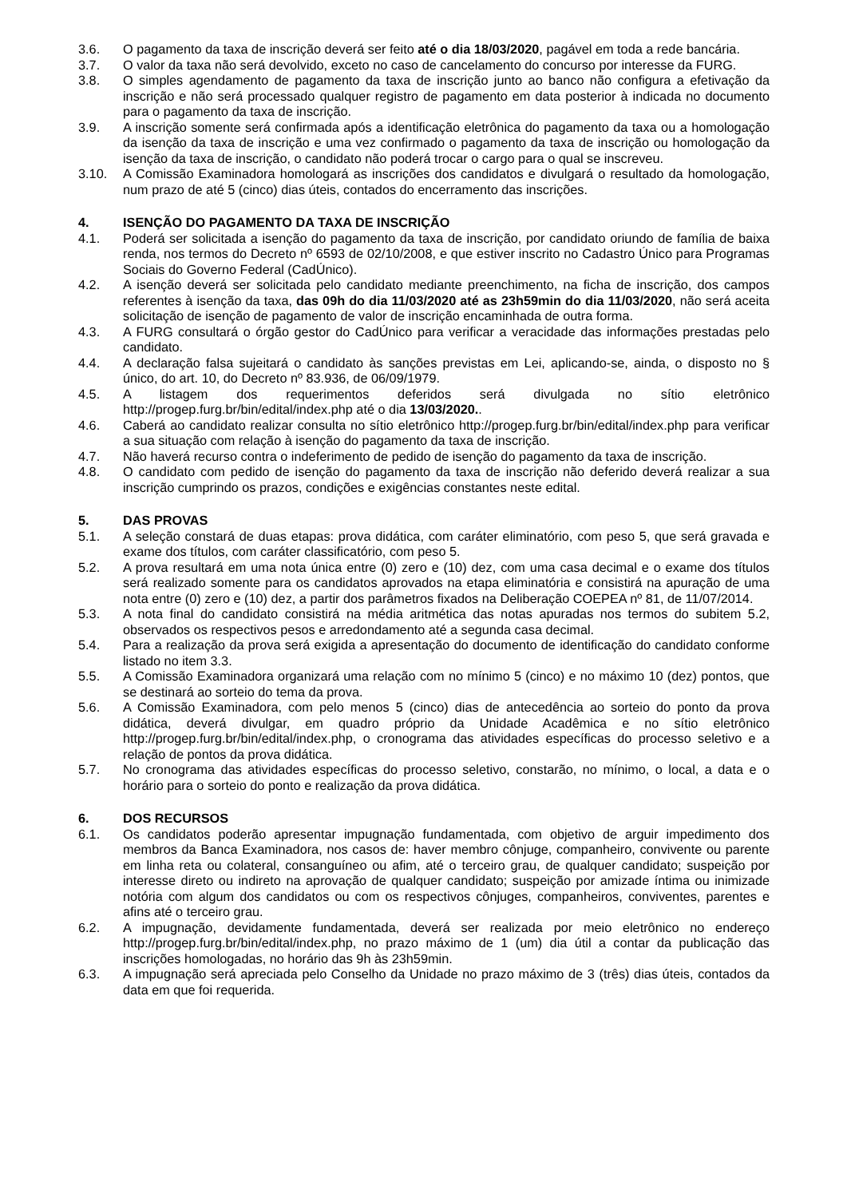3.6. O pagamento da taxa de inscrição deverá ser feito até o dia 18/03/2020, pagável em toda a rede bancária.
3.7. O valor da taxa não será devolvido, exceto no caso de cancelamento do concurso por interesse da FURG.
3.8. O simples agendamento de pagamento da taxa de inscrição junto ao banco não configura a efetivação da inscrição e não será processado qualquer registro de pagamento em data posterior à indicada no documento para o pagamento da taxa de inscrição.
3.9. A inscrição somente será confirmada após a identificação eletrônica do pagamento da taxa ou a homologação da isenção da taxa de inscrição e uma vez confirmado o pagamento da taxa de inscrição ou homologação da isenção da taxa de inscrição, o candidato não poderá trocar o cargo para o qual se inscreveu.
3.10. A Comissão Examinadora homologará as inscrições dos candidatos e divulgará o resultado da homologação, num prazo de até 5 (cinco) dias úteis, contados do encerramento das inscrições.
4. ISENÇÃO DO PAGAMENTO DA TAXA DE INSCRIÇÃO
4.1. Poderá ser solicitada a isenção do pagamento da taxa de inscrição, por candidato oriundo de família de baixa renda, nos termos do Decreto nº 6593 de 02/10/2008, e que estiver inscrito no Cadastro Único para Programas Sociais do Governo Federal (CadÚnico).
4.2. A isenção deverá ser solicitada pelo candidato mediante preenchimento, na ficha de inscrição, dos campos referentes à isenção da taxa, das 09h do dia 11/03/2020 até as 23h59min do dia 11/03/2020, não será aceita solicitação de isenção de pagamento de valor de inscrição encaminhada de outra forma.
4.3. A FURG consultará o órgão gestor do CadÚnico para verificar a veracidade das informações prestadas pelo candidato.
4.4. A declaração falsa sujeitará o candidato às sanções previstas em Lei, aplicando-se, ainda, o disposto no § único, do art. 10, do Decreto nº 83.936, de 06/09/1979.
4.5. A listagem dos requerimentos deferidos será divulgada no sítio eletrônico http://progep.furg.br/bin/edital/index.php até o dia 13/03/2020..
4.6. Caberá ao candidato realizar consulta no sítio eletrônico http://progep.furg.br/bin/edital/index.php para verificar a sua situação com relação à isenção do pagamento da taxa de inscrição.
4.7. Não haverá recurso contra o indeferimento de pedido de isenção do pagamento da taxa de inscrição.
4.8. O candidato com pedido de isenção do pagamento da taxa de inscrição não deferido deverá realizar a sua inscrição cumprindo os prazos, condições e exigências constantes neste edital.
5. DAS PROVAS
5.1. A seleção constará de duas etapas: prova didática, com caráter eliminatório, com peso 5, que será gravada e exame dos títulos, com caráter classificatório, com peso 5.
5.2. A prova resultará em uma nota única entre (0) zero e (10) dez, com uma casa decimal e o exame dos títulos será realizado somente para os candidatos aprovados na etapa eliminatória e consistirá na apuração de uma nota entre (0) zero e (10) dez, a partir dos parâmetros fixados na Deliberação COEPEA nº 81, de 11/07/2014.
5.3. A nota final do candidato consistirá na média aritmética das notas apuradas nos termos do subitem 5.2, observados os respectivos pesos e arredondamento até a segunda casa decimal.
5.4. Para a realização da prova será exigida a apresentação do documento de identificação do candidato conforme listado no item 3.3.
5.5. A Comissão Examinadora organizará uma relação com no mínimo 5 (cinco) e no máximo 10 (dez) pontos, que se destinará ao sorteio do tema da prova.
5.6. A Comissão Examinadora, com pelo menos 5 (cinco) dias de antecedência ao sorteio do ponto da prova didática, deverá divulgar, em quadro próprio da Unidade Acadêmica e no sítio eletrônico http://progep.furg.br/bin/edital/index.php, o cronograma das atividades específicas do processo seletivo e a relação de pontos da prova didática.
5.7. No cronograma das atividades específicas do processo seletivo, constarão, no mínimo, o local, a data e o horário para o sorteio do ponto e realização da prova didática.
6. DOS RECURSOS
6.1. Os candidatos poderão apresentar impugnação fundamentada, com objetivo de arguir impedimento dos membros da Banca Examinadora, nos casos de: haver membro cônjuge, companheiro, convivente ou parente em linha reta ou colateral, consanguíneo ou afim, até o terceiro grau, de qualquer candidato; suspeição por interesse direto ou indireto na aprovação de qualquer candidato; suspeição por amizade íntima ou inimizade notória com algum dos candidatos ou com os respectivos cônjuges, companheiros, conviventes, parentes e afins até o terceiro grau.
6.2. A impugnação, devidamente fundamentada, deverá ser realizada por meio eletrônico no endereço http://progep.furg.br/bin/edital/index.php, no prazo máximo de 1 (um) dia útil a contar da publicação das inscrições homologadas, no horário das 9h às 23h59min.
6.3. A impugnação será apreciada pelo Conselho da Unidade no prazo máximo de 3 (três) dias úteis, contados da data em que foi requerida.